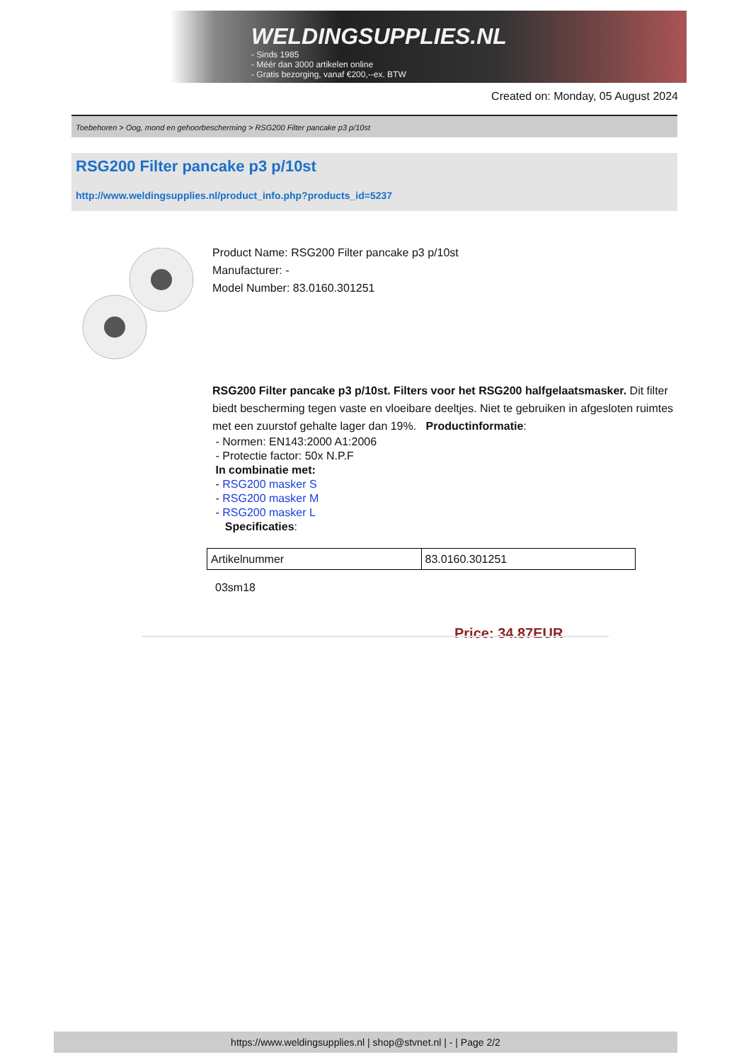WELDINGSUPPLIES.NL
- Sinds 1985
- Méér dan 3000 artikelen online
- Gratis bezorging, vanaf €200,--ex. BTW
Created on: Monday, 05 August 2024
Toebehoren > Oog, mond en gehoorbescherming > RSG200 Filter pancake p3 p/10st
RSG200 Filter pancake p3 p/10st
http://www.weldingsupplies.nl/product_info.php?products_id=5237
Product Name: RSG200 Filter pancake p3 p/10st
Manufacturer: -
Model Number: 83.0160.301251
RSG200 Filter pancake p3 p/10st. Filters voor het RSG200 halfgelaatsmasker. Dit filter biedt bescherming tegen vaste en vloeibare deeltjes. Niet te gebruiken in afgesloten ruimtes met een zuurstof gehalte lager dan 19%. Productinformatie:
- Normen: EN143:2000 A1:2006
- Protectie factor: 50x N.P.F
In combinatie met:
- RSG200 masker S
- RSG200 masker M
- RSG200 masker L
Specificaties:
| Artikelnummer | 83.0160.301251 |
03sm18
Price: 34.87EUR
https://www.weldingsupplies.nl | shop@stvnet.nl | - | Page 2/2